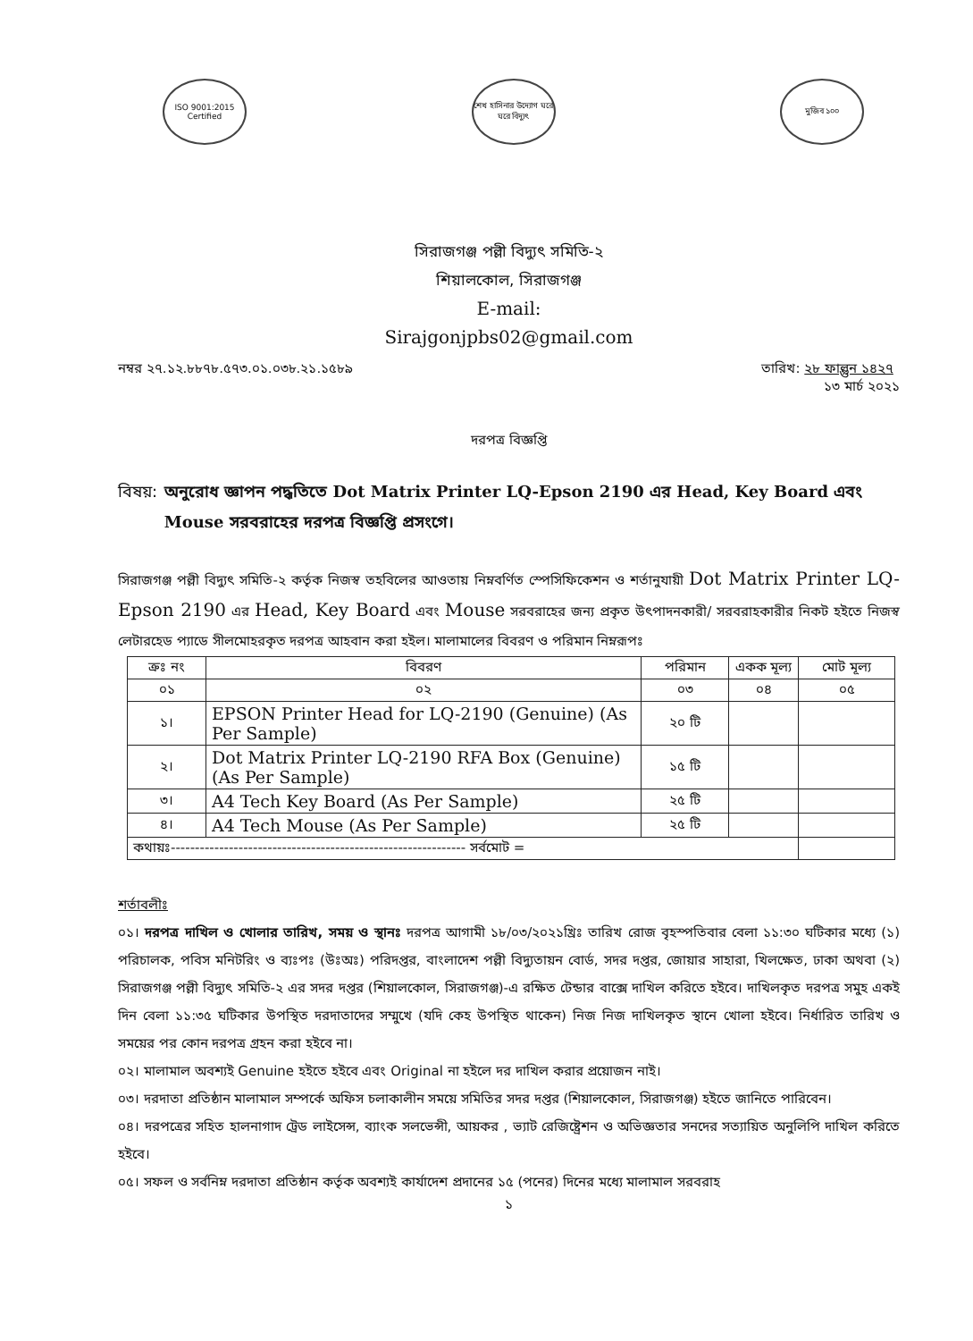ISO 9001:2015 Certified
শেখ হাসিনার উদ্যোগ ঘরে ঘরে বিদ্যুৎ
মুজিব ১০০
সিরাজগঞ্জ পল্লী বিদ্যুৎ সমিতি-২
শিয়ালকোল, সিরাজগঞ্জ
E-mail:
Sirajgonjpbs02@gmail.com
নম্বর ২৭.১২.৮৮৭৮.৫৭৩.০১.০৩৮.২১.১৫৮৯ তারিখ: ২৮ ফাল্গুন ১৪২৭
১৩ মার্চ ২০২১
দরপত্র বিজ্ঞপ্তি
বিষয়: অনুরোধ জ্ঞাপন পদ্ধতিতে Dot Matrix Printer LQ-Epson 2190 এর Head, Key Board এবং Mouse সরবরাহের দরপত্র বিজ্ঞপ্তি প্রসংগে।
সিরাজগঞ্জ পল্লী বিদ্যুৎ সমিতি-২ কর্তৃক নিজস্ব তহবিলের আওতায় নিম্নবর্ণিত স্পেসিফিকেশন ও শর্তানুযায়ী Dot Matrix Printer LQ-Epson 2190 এর Head, Key Board এবং Mouse সরবরাহের জন্য প্রকৃত উৎপাদনকারী/ সরবরাহকারীর নিকট হইতে নিজস্ব লেটারহেড প্যাডে সীলমোহরকৃত দরপত্র আহবান করা হইল। মালামালের বিবরণ ও পরিমান নিম্নরূপঃ
| ক্রঃ নং | বিবরণ | পরিমান | একক মূল্য | মোট মূল্য |
| --- | --- | --- | --- | --- |
| ০১ | ০২ | ০৩ | ০৪ | ০৫ |
| ১। | EPSON Printer Head for LQ-2190 (Genuine) (As Per Sample) | ২০ টি | | |
| ২। | Dot Matrix Printer LQ-2190 RFA Box (Genuine) (As Per Sample) | ১৫ টি | | |
| ৩। | A4 Tech Key Board (As Per Sample) | ২৫ টি | | |
| ৪। | A4 Tech Mouse (As Per Sample) | ২৫ টি | | |
| কথায়ঃ------------------------------------------------------------- সর্বমোট = | | | | |
শর্তাবলীঃ
০১। দরপত্র দাখিল ও খোলার তারিখ, সময় ও স্থানঃ দরপত্র আগামী ১৮/০৩/২০২১খ্রিঃ তারিখ রোজ বৃহস্পতিবার বেলা ১১:৩০ ঘটিকার মধ্যে (১) পরিচালক, পবিস মনিটরিং ও ব্যঃপঃ (উঃঅঃ) পরিদপ্তর, বাংলাদেশ পল্লী বিদ্যুতায়ন বোর্ড, সদর দপ্তর, জোয়ার সাহারা, খিলক্ষেত, ঢাকা অথবা (২) সিরাজগঞ্জ পল্লী বিদ্যুৎ সমিতি-২ এর সদর দপ্তর (শিয়ালকোল, সিরাজগঞ্জ)-এ রক্ষিত টেন্ডার বাক্সে দাখিল করিতে হইবে। দাখিলকৃত দরপত্র সমুহ একই দিন বেলা ১১:৩৫ ঘটিকার উপস্থিত দরদাতাদের সম্মুখে (যদি কেহ উপস্থিত থাকেন) নিজ নিজ দাখিলকৃত স্থানে খোলা হইবে। নির্ধারিত তারিখ ও সময়ের পর কোন দরপত্র গ্রহন করা হইবে না।
০২। মালামাল অবশ্যই Genuine হইতে হইবে এবং Original না হইলে দর দাখিল করার প্রয়োজন নাই।
০৩। দরদাতা প্রতিষ্ঠান মালামাল সম্পর্কে অফিস চলাকালীন সময়ে সমিতির সদর দপ্তর (শিয়ালকোল, সিরাজগঞ্জ) হইতে জানিতে পারিবেন।
০৪। দরপত্রের সহিত হালনাগাদ ট্রেড লাইসেন্স, ব্যাংক সলভেন্সী, আয়কর , ভ্যাট রেজিষ্ট্রেশন ও অভিজ্ঞতার সনদের সত্যায়িত অনুলিপি দাখিল করিতে হইবে।
০৫। সফল ও সর্বনিম্ন দরদাতা প্রতিষ্ঠান কর্তৃক অবশ্যই কার্যাদেশ প্রদানের ১৫ (পনের) দিনের মধ্যে মালামাল সরবরাহ
১